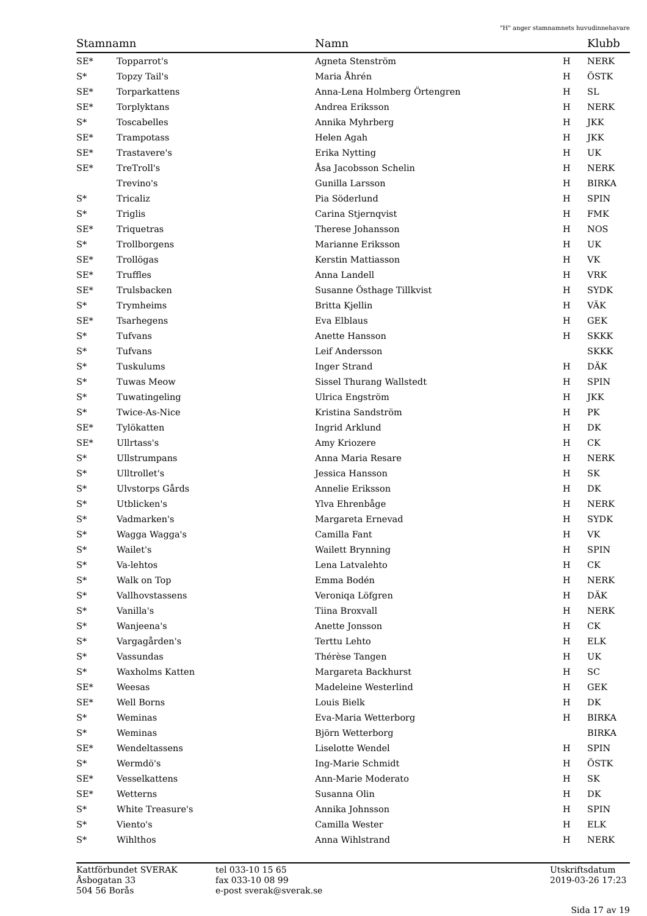"H" anger stamnamnets huvudinnehavare
| Stamnamn | | Namn | | Klubb |
| --- | --- | --- | --- | --- |
| SE* | Topparrot's | Agneta Stenström | H | NERK |
| S* | Topzy Tail's | Maria Åhrén | H | ÖSTK |
| SE* | Torparkattens | Anna-Lena Holmberg Örtengren | H | SL |
| SE* | Torplyktans | Andrea Eriksson | H | NERK |
| S* | Toscabelles | Annika Myhrberg | H | JKK |
| SE* | Trampotass | Helen Agah | H | JKK |
| SE* | Trastavere's | Erika Nytting | H | UK |
| SE* | TreTroll's | Åsa Jacobsson Schelin | H | NERK |
| | Trevino's | Gunilla Larsson | H | BIRKA |
| S* | Tricaliz | Pia Söderlund | H | SPIN |
| S* | Triglis | Carina Stjernqvist | H | FMK |
| SE* | Triquetras | Therese Johansson | H | NOS |
| S* | Trollborgens | Marianne Eriksson | H | UK |
| SE* | Trollögas | Kerstin Mattiasson | H | VK |
| SE* | Truffles | Anna Landell | H | VRK |
| SE* | Trulsbacken | Susanne Östhage Tillkvist | H | SYDK |
| S* | Trymheims | Britta Kjellin | H | VÄK |
| SE* | Tsarhegens | Eva Elblaus | H | GEK |
| S* | Tufvans | Anette Hansson | H | SKKK |
| S* | Tufvans | Leif Andersson | | SKKK |
| S* | Tuskulums | Inger Strand | H | DÄK |
| S* | Tuwas Meow | Sissel Thurang Wallstedt | H | SPIN |
| S* | Tuwatingeling | Ulrica Engström | H | JKK |
| S* | Twice-As-Nice | Kristina Sandström | H | PK |
| SE* | Tylökatten | Ingrid Arklund | H | DK |
| SE* | Ullrtass's | Amy Kriozere | H | CK |
| S* | Ullstrumpans | Anna Maria Resare | H | NERK |
| S* | Ulltrollet's | Jessica Hansson | H | SK |
| S* | Ulvstorps Gårds | Annelie Eriksson | H | DK |
| S* | Utblicken's | Ylva Ehrenbåge | H | NERK |
| S* | Vadmarken's | Margareta Ernevad | H | SYDK |
| S* | Wagga Wagga's | Camilla Fant | H | VK |
| S* | Wailet's | Wailett Brynning | H | SPIN |
| S* | Va-lehtos | Lena Latvalehto | H | CK |
| S* | Walk on Top | Emma Bodén | H | NERK |
| S* | Vallhovstassens | Veroniqa Löfgren | H | DÄK |
| S* | Vanilla's | Tiina Broxvall | H | NERK |
| S* | Wanjeena's | Anette Jonsson | H | CK |
| S* | Vargagården's | Terttu Lehto | H | ELK |
| S* | Vassundas | Thérèse Tangen | H | UK |
| S* | Waxholms Katten | Margareta Backhurst | H | SC |
| SE* | Weesas | Madeleine Westerlind | H | GEK |
| SE* | Well Borns | Louis Bielk | H | DK |
| S* | Weminas | Eva-Maria Wetterborg | H | BIRKA |
| S* | Weminas | Björn Wetterborg | | BIRKA |
| SE* | Wendeltassens | Liselotte Wendel | H | SPIN |
| S* | Wermdö's | Ing-Marie Schmidt | H | ÖSTK |
| SE* | Vesselkattens | Ann-Marie Moderato | H | SK |
| SE* | Wetterns | Susanna Olin | H | DK |
| S* | White Treasure's | Annika Johnsson | H | SPIN |
| S* | Viento's | Camilla Wester | H | ELK |
| S* | Wihlthos | Anna Wihlstrand | H | NERK |
Kattförbundet SVERAK
Åsbogatan 33
504 56 Borås
tel 033-10 15 65
fax 033-10 08 99
e-post sverak@sverak.se
Utskriftsdatum
2019-03-26 17:23
Sida 17 av 19